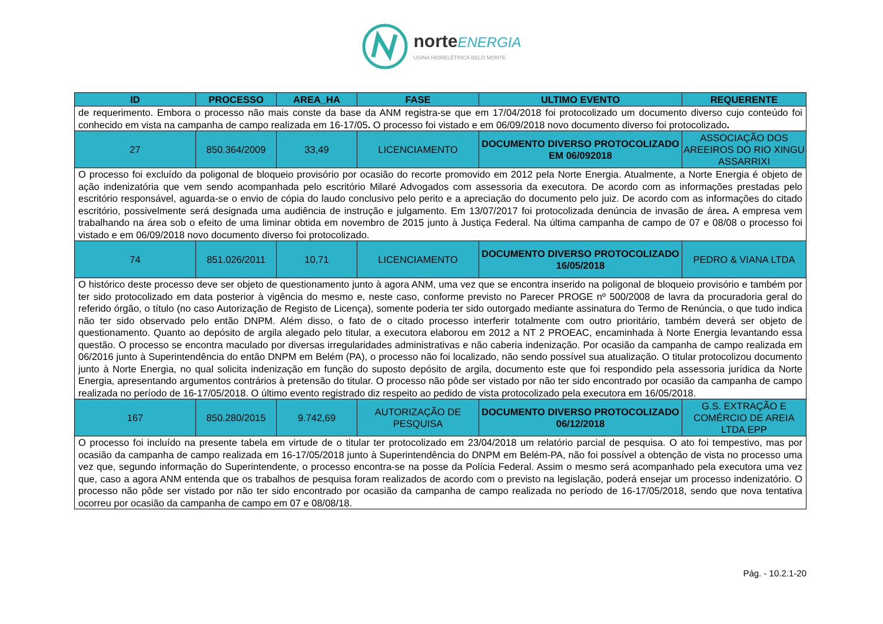norte ENERGIA
USINA HIDRELÉTRICA BELO MONTE
| ID | PROCESSO | AREA_HA | FASE | ULTIMO EVENTO | REQUERENTE |
| --- | --- | --- | --- | --- | --- |
| de requerimento. Embora o processo não mais conste da base da ANM registra-se que em 17/04/2018 foi protocolizado um documento diverso cujo conteúdo foi conhecido em vista na campanha de campo realizada em 16-17/05 . O processo foi vistado e em 06/09/2018 novo documento diverso foi protocolizado . | | | | | |
| 27 | 850.364/2009 | 33,49 | LICENCIAMENTO | DOCUMENTO DIVERSO PROTOCOLIZADO EM 06/092018 | ASSOCIAÇÃO DOS AREEIROS DO RIO XINGU ASSARRIXI |
| O processo foi excluído da poligonal de bloqueio provisório por ocasião do recorte promovido em 2012 pela Norte Energia. Atualmente, a Norte Energia é objeto de ação indenizatória que vem sendo acompanhada pelo escritório Milaré Advogados com assessoria da executora. De acordo com as informações prestadas pelo escritório responsável, aguarda-se o envio de cópia do laudo conclusivo pelo perito e a apreciação do documento pelo juiz. De acordo com as informações do citado escritório, possivelmente será designada uma audiência de instrução e julgamento. Em 13/07/2017 foi protocolizada denúncia de invasão de área . A empresa vem trabalhando na área sob o efeito de uma liminar obtida em novembro de 2015 junto à Justiça Federal. Na última campanha de campo de 07 e 08/08 o processo foi vistado e em 06/09/2018 novo documento diverso foi protocolizado. | | | | | |
| 74 | 851.026/2011 | 10,71 | LICENCIAMENTO | DOCUMENTO DIVERSO PROTOCOLIZADO 16/05/2018 | PEDRO & VIANA LTDA |
| O histórico deste processo deve ser objeto de questionamento junto à agora ANM, uma vez que se encontra inserido na poligonal de bloqueio provisório e também por ter sido protocolizado em data posterior à vigência do mesmo e, neste caso, conforme previsto no Parecer PROGE nº 500/2008 de lavra da procuradoria geral do referido órgão, o título (no caso Autorização de Registo de Licença), somente poderia ter sido outorgado mediante assinatura do Termo de Renúncia, o que tudo indica não ter sido observado pelo então DNPM. Além disso, o fato de o citado processo interferir totalmente com outro prioritário, também deverá ser objeto de questionamento. Quanto ao depósito de argila alegado pelo titular, a executora elaborou em 2012 a NT 2 PROEAC, encaminhada à Norte Energia levantando essa questão. O processo se encontra maculado por diversas irregularidades administrativas e não caberia indenização. Por ocasião da campanha de campo realizada em 06/2016 junto à Superintendência do então DNPM em Belém (PA), o processo não foi localizado, não sendo possível sua atualização. O titular protocolizou documento junto à Norte Energia, no qual solicita indenização em função do suposto depósito de argila, documento este que foi respondido pela assessoria jurídica da Norte Energia, apresentando argumentos contrários à pretensão do titular. O processo não pôde ser vistado por não ter sido encontrado por ocasião da campanha de campo realizada no período de 16-17/05/2018. O último evento registrado diz respeito ao pedido de vista protocolizado pela executora em 16/05/2018. | | | | | |
| 167 | 850.280/2015 | 9.742,69 | AUTORIZAÇÃO DE PESQUISA | DOCUMENTO DIVERSO PROTOCOLIZADO 06/12/2018 | G.S. EXTRAÇÃO E COMÉRCIO DE AREIA LTDA EPP |
| O processo foi incluído na presente tabela em virtude de o titular ter protocolizado em 23/04/2018 um relatório parcial de pesquisa. O ato foi tempestivo, mas por ocasião da campanha de campo realizada em 16-17/05/2018 junto à Superintendência do DNPM em Belém-PA, não foi possível a obtenção de vista no processo uma vez que, segundo informação do Superintendente, o processo encontra-se na posse da Polícia Federal. Assim o mesmo será acompanhado pela executora uma vez que, caso a agora ANM entenda que os trabalhos de pesquisa foram realizados de acordo com o previsto na legislação, poderá ensejar um processo indenizatório. O processo não pôde ser vistado por não ter sido encontrado por ocasião da campanha de campo realizada no período de 16-17/05/2018, sendo que nova tentativa ocorreu por ocasião da campanha de campo em 07 e 08/08/18. | | | | | |
Pág. - 10.2.1-20